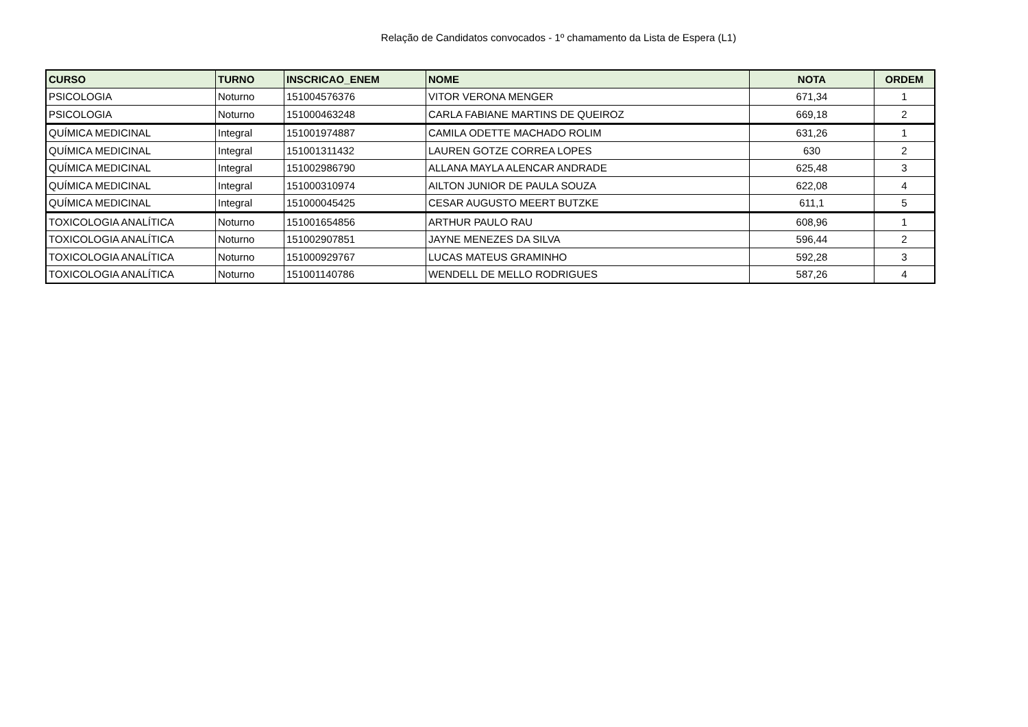Relação de Candidatos convocados - 1º chamamento da Lista de Espera (L1)
| CURSO | TURNO | INSCRICAO_ENEM | NOME | NOTA | ORDEM |
| --- | --- | --- | --- | --- | --- |
| PSICOLOGIA | Noturno | 151004576376 | VITOR VERONA MENGER | 671,34 | 1 |
| PSICOLOGIA | Noturno | 151000463248 | CARLA FABIANE MARTINS DE QUEIROZ | 669,18 | 2 |
| QUÍMICA MEDICINAL | Integral | 151001974887 | CAMILA ODETTE MACHADO ROLIM | 631,26 | 1 |
| QUÍMICA MEDICINAL | Integral | 151001311432 | LAUREN GOTZE CORREA LOPES | 630 | 2 |
| QUÍMICA MEDICINAL | Integral | 151002986790 | ALLANA MAYLA ALENCAR ANDRADE | 625,48 | 3 |
| QUÍMICA MEDICINAL | Integral | 151000310974 | AILTON JUNIOR DE PAULA SOUZA | 622,08 | 4 |
| QUÍMICA MEDICINAL | Integral | 151000045425 | CESAR AUGUSTO MEERT BUTZKE | 611,1 | 5 |
| TOXICOLOGIA ANALÍTICA | Noturno | 151001654856 | ARTHUR PAULO RAU | 608,96 | 1 |
| TOXICOLOGIA ANALÍTICA | Noturno | 151002907851 | JAYNE MENEZES DA SILVA | 596,44 | 2 |
| TOXICOLOGIA ANALÍTICA | Noturno | 151000929767 | LUCAS MATEUS GRAMINHO | 592,28 | 3 |
| TOXICOLOGIA ANALÍTICA | Noturno | 151001140786 | WENDELL DE MELLO RODRIGUES | 587,26 | 4 |